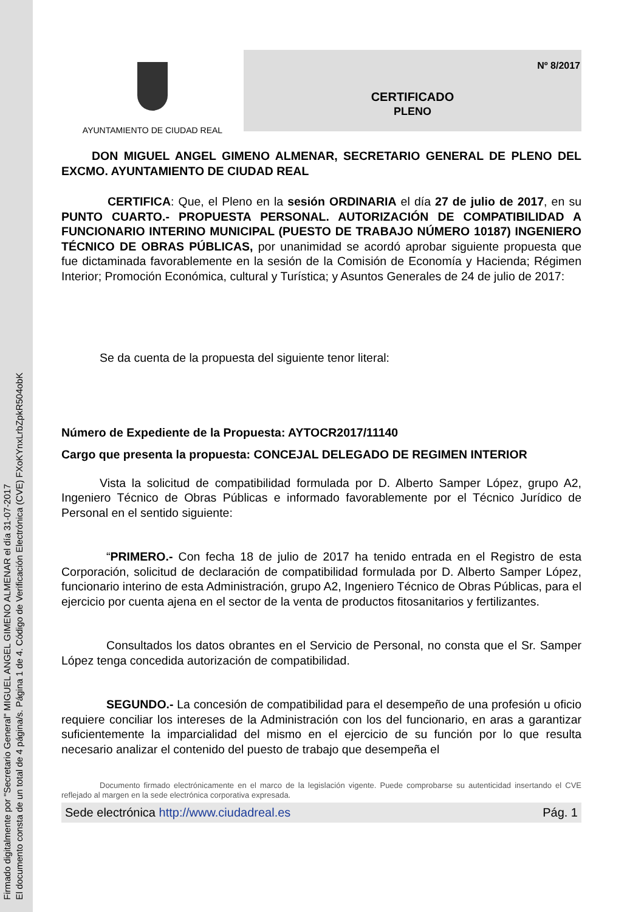Firmado digitalmente por "Secretario General" MIGUEL ANGEL GIMENO ALMENAR el día 31-07-2017
El documento consta de un total de 4 página/s. Página 1 de 4. Código de Verificación Electrónica (CVE) FXoKYnxLrbZpkR504obK
AYUNTAMIENTO DE CIUDAD REAL
Nº 8/2017
CERTIFICADO
PLENO
DON MIGUEL ANGEL GIMENO ALMENAR, SECRETARIO GENERAL DE PLENO DEL EXCMO. AYUNTAMIENTO DE CIUDAD REAL
CERTIFICA: Que, el Pleno en la sesión ORDINARIA el día 27 de julio de 2017, en su PUNTO CUARTO.- PROPUESTA PERSONAL. AUTORIZACIÓN DE COMPATIBILIDAD A FUNCIONARIO INTERINO MUNICIPAL (PUESTO DE TRABAJO NÚMERO 10187) INGENIERO TÉCNICO DE OBRAS PÚBLICAS, por unanimidad se acordó aprobar siguiente propuesta que fue dictaminada favorablemente en la sesión de la Comisión de Economía y Hacienda; Régimen Interior; Promoción Económica, cultural y Turística; y Asuntos Generales de 24 de julio de 2017:
Se da cuenta de la propuesta del siguiente tenor literal:
Número de Expediente de la Propuesta: AYTOCR2017/11140
Cargo que presenta la propuesta: CONCEJAL DELEGADO DE REGIMEN INTERIOR
Vista la solicitud de compatibilidad formulada por D. Alberto Samper López, grupo A2, Ingeniero Técnico de Obras Públicas e informado favorablemente por el Técnico Jurídico de Personal en el sentido siguiente:
“PRIMERO.- Con fecha 18 de julio de 2017 ha tenido entrada en el Registro de esta Corporación, solicitud de declaración de compatibilidad formulada por D. Alberto Samper López, funcionario interino de esta Administración, grupo A2, Ingeniero Técnico de Obras Públicas, para el ejercicio por cuenta ajena en el sector de la venta de productos fitosanitarios y fertilizantes.
Consultados los datos obrantes en el Servicio de Personal, no consta que el Sr. Samper López tenga concedida autorización de compatibilidad.
SEGUNDO.- La concesión de compatibilidad para el desempeño de una profesión u oficio requiere conciliar los intereses de la Administración con los del funcionario, en aras a garantizar suficientemente la imparcialidad del mismo en el ejercicio de su función por lo que resulta necesario analizar el contenido del puesto de trabajo que desempeña el
Documento firmado electrónicamente en el marco de la legislación vigente. Puede comprobarse su autenticidad insertando el CVE reflejado al margen en la sede electrónica corporativa expresada.
Sede electrónica http://www.ciudadreal.es Pág. 1